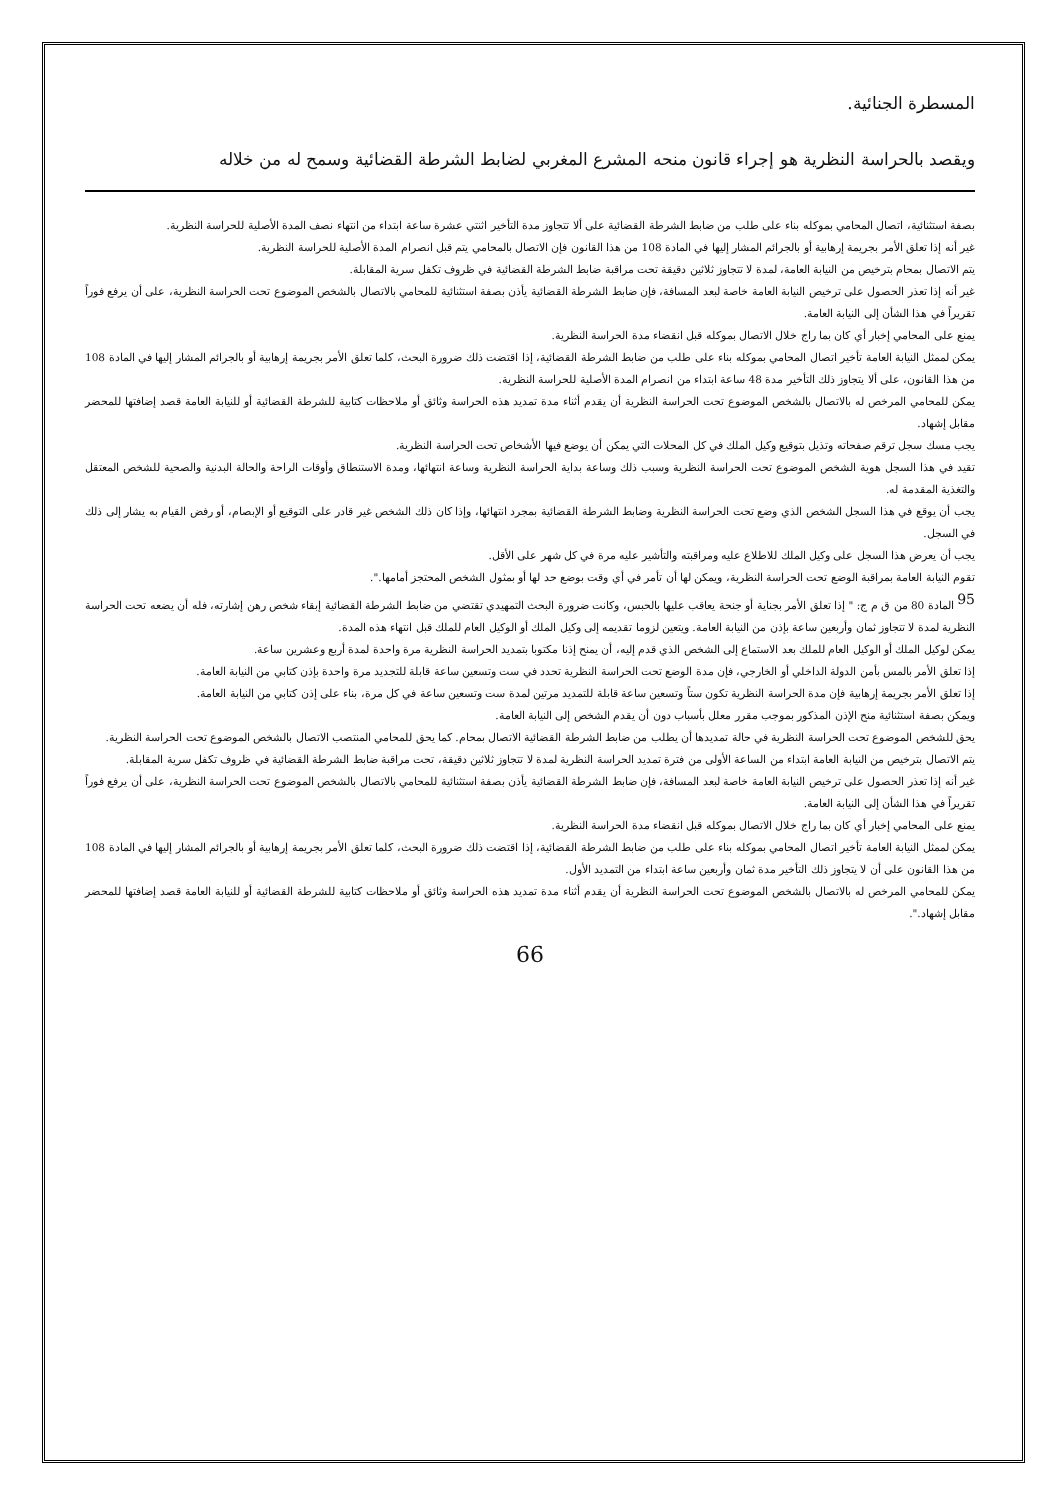المسطرة الجنائية.
ويقصد بالحراسة النظرية هو إجراء قانون منحه المشرع المغربي لضابط الشرطة القضائية وسمح له من خلاله
بصفة استثنائية، اتصال المحامي بموكله بناء على طلب من ضابط الشرطة القضائية على ألا تتجاوز مدة التأخير اثنتي عشرة ساعة ابتداء من انتهاء نصف المدة الأصلية للحراسة النظرية.
غير أنه إذا تعلق الأمر بجريمة إرهابية أو بالجرائم المشار إليها في المادة 108 من هذا القانون فإن الاتصال بالمحامي يتم قبل انصرام المدة الأصلية للحراسة النظرية.
يتم الاتصال بمحام بترخيص من النيابة العامة، لمدة لا تتجاوز ثلاثين دقيقة تحت مراقبة ضابط الشرطة القضائية في ظروف تكفل سرية المقابلة.
غير أنه إذا تعذر الحصول على ترخيص النيابة العامة خاصة لبعد المسافة، فإن ضابط الشرطة القضائية يأذن بصفة استثنائية للمحامي بالاتصال بالشخص الموضوع تحت الحراسة النظرية، على أن يرفع فوراً تقريراً في هذا الشأن إلى النيابة العامة.
يمنع على المحامي إخبار أي كان بما راج خلال الاتصال بموكله قبل انقضاء مدة الحراسة النظرية.
يمكن لممثل النيابة العامة تأخير اتصال المحامي بموكله بناء على طلب من ضابط الشرطة القضائية، إذا اقتضت ذلك ضرورة البحث، كلما تعلق الأمر بجريمة إرهابية أو بالجرائم المشار إليها في المادة 108 من هذا القانون، على ألا يتجاوز ذلك التأخير مدة 48 ساعة ابتداء من انصرام المدة الأصلية للحراسة النظرية.
يمكن للمحامي المرخص له بالاتصال بالشخص الموضوع تحت الحراسة النظرية أن يقدم أثناء مدة تمديد هذه الحراسة وثائق أو ملاحظات كتابية للشرطة القضائية أو للنيابة العامة قصد إضافتها للمحضر مقابل إشهاد.
يجب مسك سجل ترقم صفحاته وتذيل بتوقيع وكيل الملك في كل المحلات التي يمكن أن يوضع فيها الأشخاص تحت الحراسة النظرية.
تقيد في هذا السجل هوية الشخص الموضوع تحت الحراسة النظرية وسبب ذلك وساعة بداية الحراسة النظرية وساعة انتهائها، ومدة الاستنطاق وأوقات الراحة والحالة البدنية والصحية للشخص المعتقل والتغذية المقدمة له.
يجب أن يوقع في هذا السجل الشخص الذي وضع تحت الحراسة النظرية وضابط الشرطة القضائية بمجرد انتهائها، وإذا كان ذلك الشخص غير قادر على التوقيع أو الإبصام، أو رفض القيام به يشار إلى ذلك في السجل.
يجب أن يعرض هذا السجل على وكيل الملك للاطلاع عليه ومراقبته والتأشير عليه مرة في كل شهر على الأقل.
تقوم النيابة العامة بمراقبة الوضع تحت الحراسة النظرية، ويمكن لها أن تأمر في أي وقت بوضع حد لها أو بمثول الشخص المحتجز أمامها.".
<sup>95</sup> المادة 80 من ق م ج: " إذا تعلق الأمر بجناية أو جنحة يعاقب عليها بالحبس، وكانت ضرورة البحث التمهيدي تقتضي من ضابط الشرطة القضائية إبقاء شخص رهن إشارته، فله أن يضعه تحت الحراسة النظرية لمدة لا تتجاوز ثمان وأربعين ساعة بإذن من النيابة العامة. ويتعين لزوما تقديمه إلى وكيل الملك أو الوكيل العام للملك قبل انتهاء هذه المدة.
يمكن لوكيل الملك أو الوكيل العام للملك بعد الاستماع إلى الشخص الذي قدم إليه، أن يمنح إذنا مكتوبا بتمديد الحراسة النظرية مرة واحدة لمدة أربع وعشرين ساعة.
إذا تعلق الأمر بالمس بأمن الدولة الداخلي أو الخارجي، فإن مدة الوضع تحت الحراسة النظرية تحدد في ست وتسعين ساعة قابلة للتجديد مرة واحدة بإذن كتابي من النيابة العامة.
إذا تعلق الأمر بجريمة إرهابية فإن مدة الحراسة النظرية تكون ستاً وتسعين ساعة قابلة للتمديد مرتين لمدة ست وتسعين ساعة في كل مرة، بناء على إذن كتابي من النيابة العامة.
ويمكن بصفة استثنائية منح الإذن المذكور بموجب مقرر معلل بأسباب دون أن يقدم الشخص إلى النيابة العامة.
يحق للشخص الموضوع تحت الحراسة النظرية في حالة تمديدها أن يطلب من ضابط الشرطة القضائية الاتصال بمحام. كما يحق للمحامي المنتصب الاتصال بالشخص الموضوع تحت الحراسة النظرية.
يتم الاتصال بترخيص من النيابة العامة ابتداء من الساعة الأولى من فترة تمديد الحراسة النظرية لمدة لا تتجاوز ثلاثين دقيقة، تحت مراقبة ضابط الشرطة القضائية في ظروف تكفل سرية المقابلة.
غير أنه إذا تعذر الحصول على ترخيص النيابة العامة خاصة لبعد المسافة، فإن ضابط الشرطة القضائية يأذن بصفة استثنائية للمحامي بالاتصال بالشخص الموضوع تحت الحراسة النظرية، على أن يرفع فوراً تقريراً في هذا الشأن إلى النيابة العامة.
يمنع على المحامي إخبار أي كان بما راج خلال الاتصال بموكله قبل انقضاء مدة الحراسة النظرية.
يمكن لممثل النيابة العامة تأخير اتصال المحامي بموكله بناء على طلب من ضابط الشرطة القضائية، إذا اقتضت ذلك ضرورة البحث، كلما تعلق الأمر بجريمة إرهابية أو بالجرائم المشار إليها في المادة 108 من هذا القانون على أن لا يتجاوز ذلك التأخير مدة ثمان وأربعين ساعة ابتداء من التمديد الأول.
يمكن للمحامي المرخص له بالاتصال بالشخص الموضوع تحت الحراسة النظرية أن يقدم أثناء مدة تمديد هذه الحراسة وثائق أو ملاحظات كتابية للشرطة القضائية أو للنيابة العامة قصد إضافتها للمحضر مقابل إشهاد.".
66